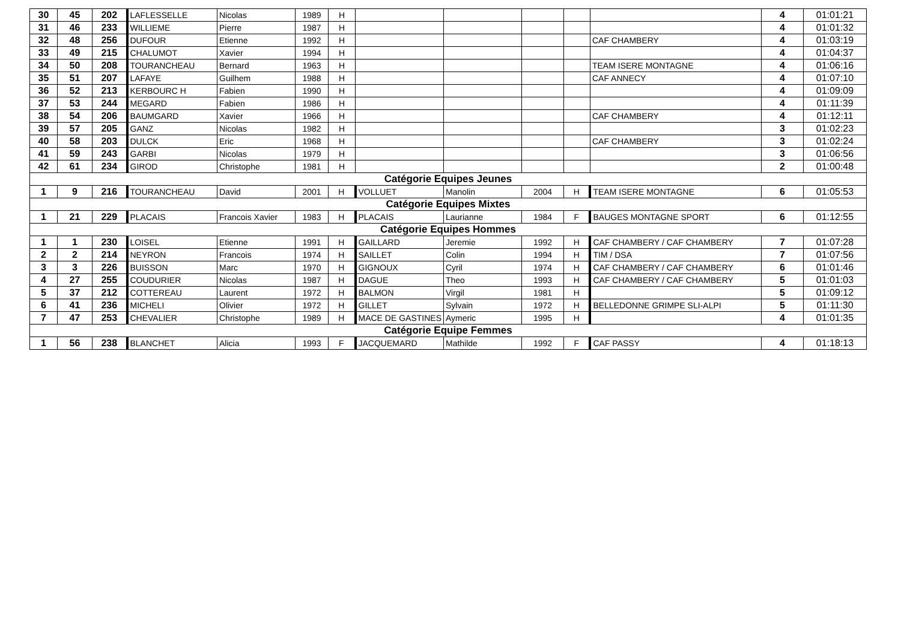| 30 | 45 | 202 | LAFLESSELLE | Nicolas | 1989 | H | | | | | | 4 | 01:01:21 |
| 31 | 46 | 233 | WILLIEME | Pierre | 1987 | H | | | | | | 4 | 01:01:32 |
| 32 | 48 | 256 | DUFOUR | Etienne | 1992 | H | | | | | CAF CHAMBERY | 4 | 01:03:19 |
| 33 | 49 | 215 | CHALUMOT | Xavier | 1994 | H | | | | | | 4 | 01:04:37 |
| 34 | 50 | 208 | TOURANCHEAU | Bernard | 1963 | H | | | | | TEAM ISERE MONTAGNE | 4 | 01:06:16 |
| 35 | 51 | 207 | LAFAYE | Guilhem | 1988 | H | | | | | CAF ANNECY | 4 | 01:07:10 |
| 36 | 52 | 213 | KERBOURC H | Fabien | 1990 | H | | | | | | 4 | 01:09:09 |
| 37 | 53 | 244 | MEGARD | Fabien | 1986 | H | | | | | | 4 | 01:11:39 |
| 38 | 54 | 206 | BAUMGARD | Xavier | 1966 | H | | | | | CAF CHAMBERY | 4 | 01:12:11 |
| 39 | 57 | 205 | GANZ | Nicolas | 1982 | H | | | | | | 3 | 01:02:23 |
| 40 | 58 | 203 | DULCK | Eric | 1968 | H | | | | | CAF CHAMBERY | 3 | 01:02:24 |
| 41 | 59 | 243 | GARBI | Nicolas | 1979 | H | | | | | | 3 | 01:06:56 |
| 42 | 61 | 234 | GIROD | Christophe | 1981 | H | | | | | | 2 | 01:00:48 |
| Catégorie Equipes Jeunes | | | | | | | | | | | | | |
| 1 | 9 | 216 | TOURANCHEAU | David | 2001 | H | VOLLUET | Manolin | 2004 | H | TEAM ISERE MONTAGNE | 6 | 01:05:53 |
| Catégorie Equipes Mixtes | | | | | | | | | | | | | |
| 1 | 21 | 229 | PLACAIS | Francois Xavier | 1983 | H | PLACAIS | Laurianne | 1984 | F | BAUGES MONTAGNE SPORT | 6 | 01:12:55 |
| Catégorie Equipes Hommes | | | | | | | | | | | | | |
| 1 | 1 | 230 | LOISEL | Etienne | 1991 | H | GAILLARD | Jeremie | 1992 | H | CAF CHAMBERY / CAF CHAMBERY | 7 | 01:07:28 |
| 2 | 2 | 214 | NEYRON | Francois | 1974 | H | SAILLET | Colin | 1994 | H | TIM / DSA | 7 | 01:07:56 |
| 3 | 3 | 226 | BUISSON | Marc | 1970 | H | GIGNOUX | Cyril | 1974 | H | CAF CHAMBERY / CAF CHAMBERY | 6 | 01:01:46 |
| 4 | 27 | 255 | COUDURIER | Nicolas | 1987 | H | DAGUE | Theo | 1993 | H | CAF CHAMBERY / CAF CHAMBERY | 5 | 01:01:03 |
| 5 | 37 | 212 | COTTEREAU | Laurent | 1972 | H | BALMON | Virgil | 1981 | H | | 5 | 01:09:12 |
| 6 | 41 | 236 | MICHELI | Olivier | 1972 | H | GILLET | Sylvain | 1972 | H | BELLEDONNE GRIMPE SLI-ALPI | 5 | 01:11:30 |
| 7 | 47 | 253 | CHEVALIER | Christophe | 1989 | H | MACE DE GASTINES | Aymeric | 1995 | H | | 4 | 01:01:35 |
| Catégorie Equipe Femmes | | | | | | | | | | | | | |
| 1 | 56 | 238 | BLANCHET | Alicia | 1993 | F | JACQUEMARD | Mathilde | 1992 | F | CAF PASSY | 4 | 01:18:13 |